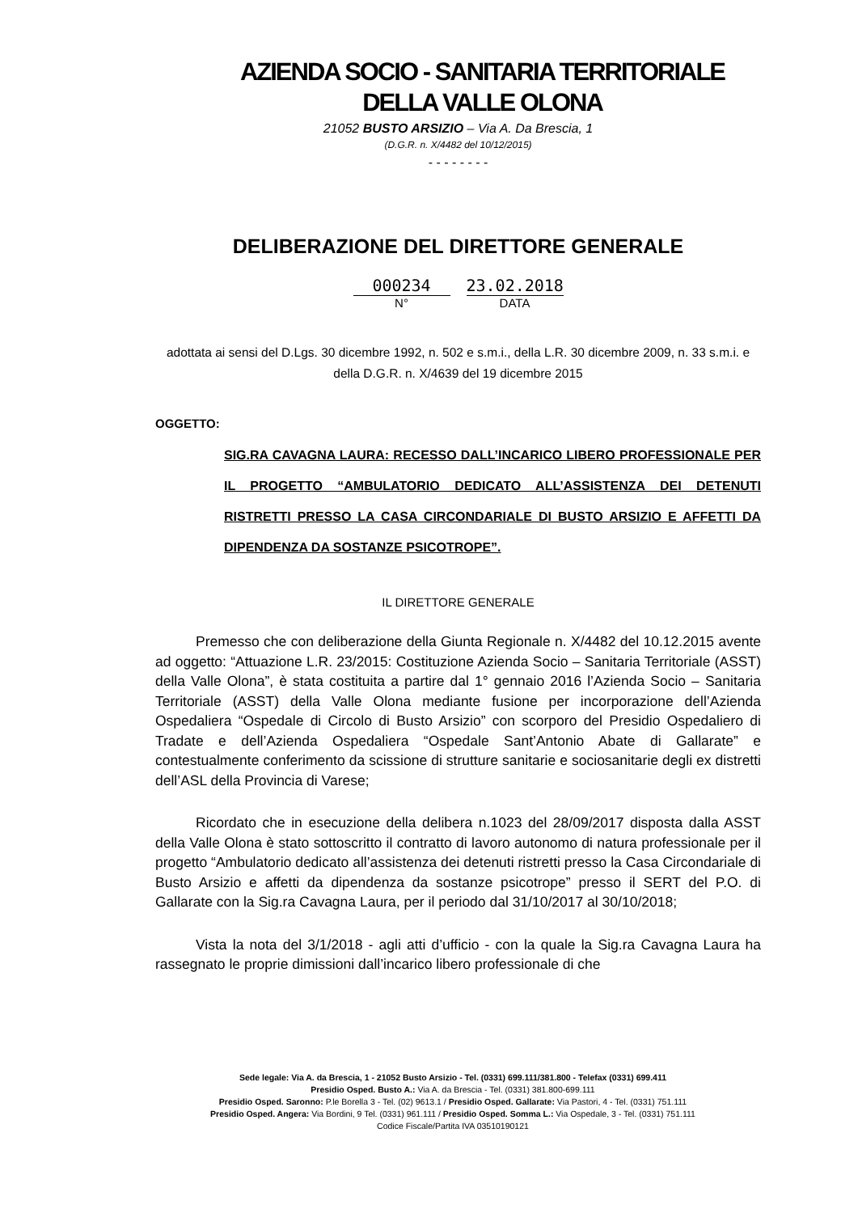AZIENDA SOCIO - SANITARIA TERRITORIALE
DELLA VALLE OLONA
21052 BUSTO ARSIZIO – Via A. Da Brescia, 1
(D.G.R. n. X/4482 del 10/12/2015)
- - - - - - - -
DELIBERAZIONE DEL DIRETTORE GENERALE
000234 23.02.2018
N° DATA
adottata ai sensi del D.Lgs. 30 dicembre 1992, n. 502 e s.m.i., della L.R. 30 dicembre 2009, n. 33 s.m.i. e della D.G.R. n. X/4639 del 19 dicembre 2015
OGGETTO:
SIG.RA CAVAGNA LAURA: RECESSO DALL’INCARICO LIBERO PROFESSIONALE PER IL PROGETTO “AMBULATORIO DEDICATO ALL’ASSISTENZA DEI DETENUTI RISTRETTI PRESSO LA CASA CIRCONDARIALE DI BUSTO ARSIZIO E AFFETTI DA DIPENDENZA DA SOSTANZE PSICOTROPE”.
IL DIRETTORE GENERALE
Premesso che con deliberazione della Giunta Regionale n. X/4482 del 10.12.2015 avente ad oggetto: “Attuazione L.R. 23/2015: Costituzione Azienda Socio – Sanitaria Territoriale (ASST) della Valle Olona”, è stata costituita a partire dal 1° gennaio 2016 l’Azienda Socio – Sanitaria Territoriale (ASST) della Valle Olona mediante fusione per incorporazione dell’Azienda Ospedaliera “Ospedale di Circolo di Busto Arsizio” con scorporo del Presidio Ospedaliero di Tradate e dell’Azienda Ospedaliera “Ospedale Sant’Antonio Abate di Gallarate” e contestualmente conferimento da scissione di strutture sanitarie e sociosanitarie degli ex distretti dell’ASL della Provincia di Varese;
Ricordato che in esecuzione della delibera n.1023 del 28/09/2017 disposta dalla ASST della Valle Olona è stato sottoscritto il contratto di lavoro autonomo di natura professionale per il progetto “Ambulatorio dedicato all’assistenza dei detenuti ristretti presso la Casa Circondariale di Busto Arsizio e affetti da dipendenza da sostanze psicotrope” presso il SERT del P.O. di Gallarate con la Sig.ra Cavagna Laura, per il periodo dal 31/10/2017 al 30/10/2018;
Vista la nota del 3/1/2018 - agli atti d’ufficio - con la quale la Sig.ra Cavagna Laura ha rassegnato le proprie dimissioni dall’incarico libero professionale di che
Sede legale: Via A. da Brescia, 1 - 21052 Busto Arsizio - Tel. (0331) 699.111/381.800 - Telefax (0331) 699.411
Presidio Osped. Busto A.: Via A. da Brescia - Tel. (0331) 381.800-699.111
Presidio Osped. Saronno: P.le Borella 3 - Tel. (02) 9613.1 / Presidio Osped. Gallarate: Via Pastori, 4 - Tel. (0331) 751.111
Presidio Osped. Angera: Via Bordini, 9 Tel. (0331) 961.111 / Presidio Osped. Somma L.: Via Ospedale, 3 - Tel. (0331) 751.111
Codice Fiscale/Partita IVA 03510190121